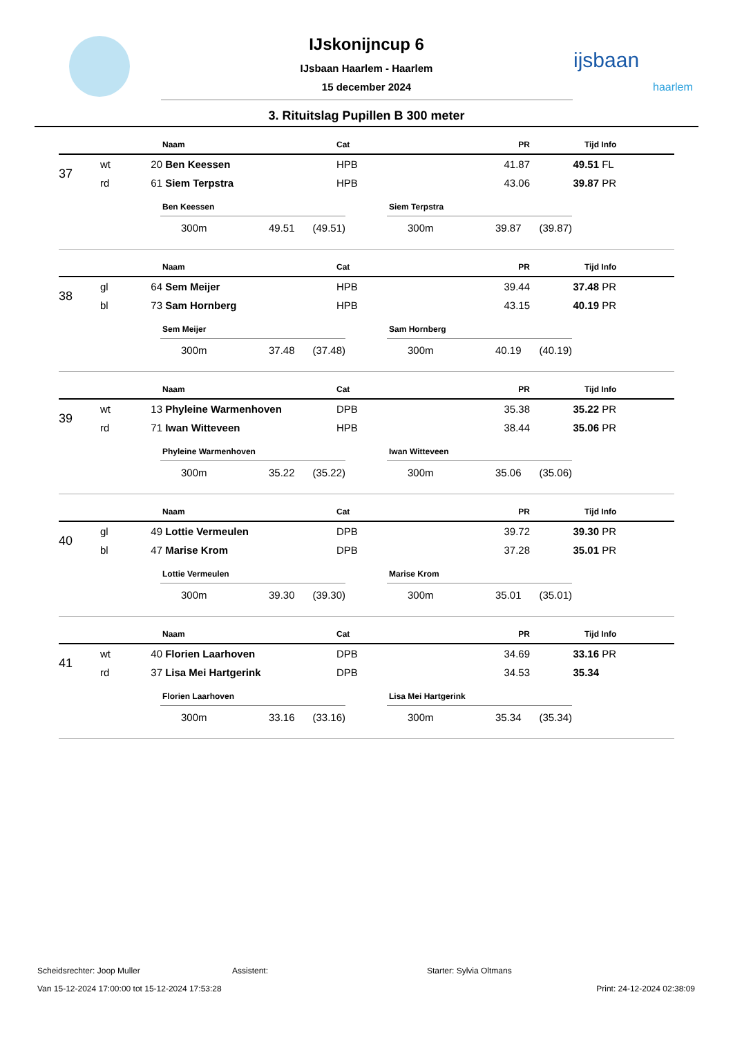ijsbaan
haarlem
IJskonijncup 6
IJsbaan Haarlem - Haarlem
15 december 2024
3. Rituitslag Pupillen B 300 meter
| | | | Naam | Cat | PR | Tijd | Info |
| --- | --- | --- | --- | --- | --- | --- | --- |
| 37 | wt | 20 | Ben Keessen | HPB | 41.87 | 49.51 | FL |
| | rd | 61 | Siem Terpstra | HPB | 43.06 | 39.87 | PR |
Ben Keessen
300m 49.51 (49.51)
Siem Terpstra
300m 39.87 (39.87)
| | | | Naam | Cat | PR | Tijd | Info |
| --- | --- | --- | --- | --- | --- | --- | --- |
| 38 | gl | 64 | Sem Meijer | HPB | 39.44 | 37.48 | PR |
| | bl | 73 | Sam Hornberg | HPB | 43.15 | 40.19 | PR |
Sem Meijer
300m 37.48 (37.48)
Sam Hornberg
300m 40.19 (40.19)
| | | | Naam | Cat | PR | Tijd | Info |
| --- | --- | --- | --- | --- | --- | --- | --- |
| 39 | wt | 13 | Phyleine Warmenhoven | DPB | 35.38 | 35.22 | PR |
| | rd | 71 | Iwan Witteveen | HPB | 38.44 | 35.06 | PR |
Phyleine Warmenhoven
300m 35.22 (35.22)
Iwan Witteveen
300m 35.06 (35.06)
| | | | Naam | Cat | PR | Tijd | Info |
| --- | --- | --- | --- | --- | --- | --- | --- |
| 40 | gl | 49 | Lottie Vermeulen | DPB | 39.72 | 39.30 | PR |
| | bl | 47 | Marise Krom | DPB | 37.28 | 35.01 | PR |
Lottie Vermeulen
300m 39.30 (39.30)
Marise Krom
300m 35.01 (35.01)
| | | | Naam | Cat | PR | Tijd | Info |
| --- | --- | --- | --- | --- | --- | --- | --- |
| 41 | wt | 40 | Florien Laarhoven | DPB | 34.69 | 33.16 | PR |
| | rd | 37 | Lisa Mei Hartgerink | DPB | 34.53 | 35.34 | |
Florien Laarhoven
300m 33.16 (33.16)
Lisa Mei Hartgerink
300m 35.34 (35.34)
Scheidsrechter: Joop Muller Assistent: Starter: Sylvia Oltmans
Van 15-12-2024 17:00:00 tot 15-12-2024 17:53:28 Print: 24-12-2024 02:38:09